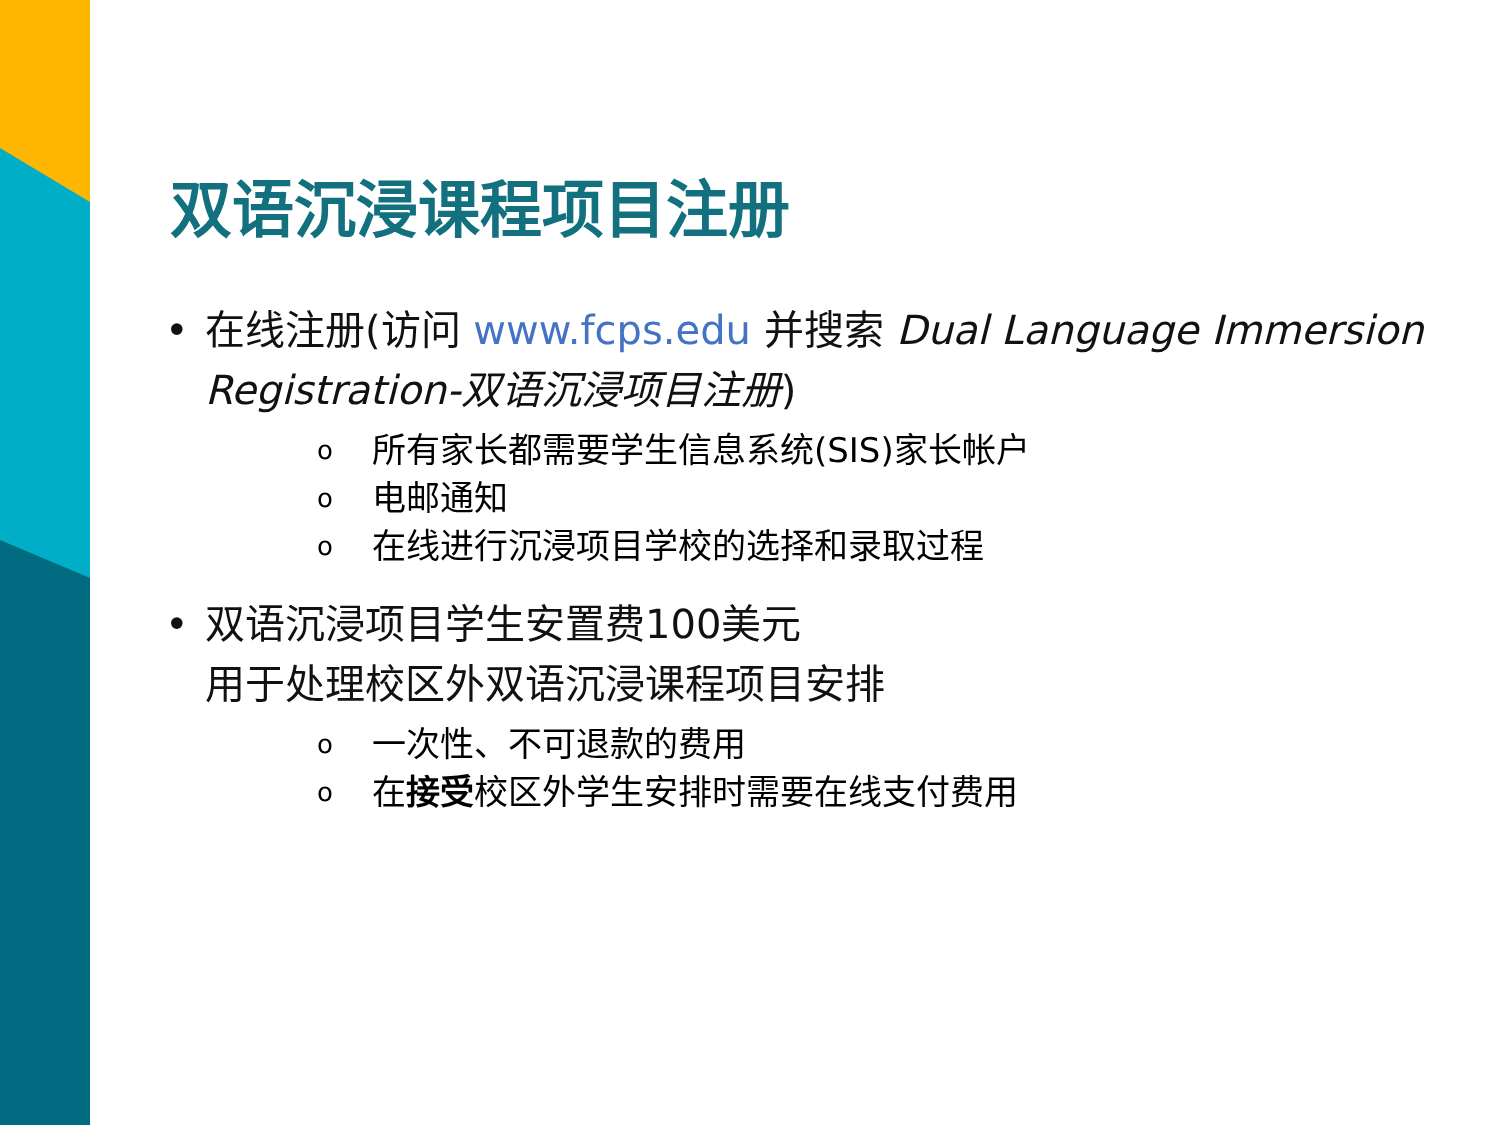双语沉浸课程项目注册
• 在线注册(访问 www.fcps.edu 并搜索 Dual Language Immersion Registration-双语沉浸项目注册)
o所有家长都需要学生信息系统(SIS)家长帐户
o电邮通知
o在线进行沉浸项目学校的选择和录取过程
• 双语沉浸项目学生安置费100美元
用于处理校区外双语沉浸课程项目安排
o一次性、不可退款的费用
o在接受校区外学生安排时需要在线支付费用